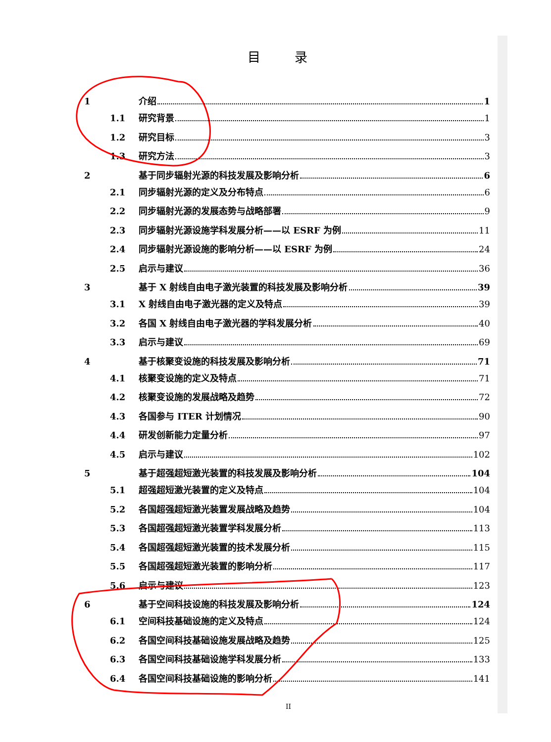目 录
1 介绍 1
1.1 研究背景 1
1.2 研究目标 3
1.3 研究方法 3
2 基于同步辐射光源的科技发展及影响分析 6
2.1 同步辐射光源的定义及分布特点 6
2.2 同步辐射光源的发展态势与战略部署 9
2.3 同步辐射光源设施学科发展分析——以 ESRF 为例 11
2.4 同步辐射光源设施的影响分析——以 ESRF 为例 24
2.5 启示与建议 36
3 基于 X 射线自由电子激光装置的科技发展及影响分析 39
3.1 X 射线自由电子激光器的定义及特点 39
3.2 各国 X 射线自由电子激光器的学科发展分析 40
3.3 启示与建议 69
4 基于核聚变设施的科技发展及影响分析 71
4.1 核聚变设施的定义及特点 71
4.2 核聚变设施的发展战略及趋势 72
4.3 各国参与 ITER 计划情况 90
4.4 研发创新能力定量分析 97
4.5 启示与建议 102
5 基于超强超短激光装置的科技发展及影响分析 104
5.1 超强超短激光装置的定义及特点 104
5.2 各国超强超短激光装置发展战略及趋势 104
5.3 各国超强超短激光装置学科发展分析 113
5.4 各国超强超短激光装置的技术发展分析 115
5.5 各国超强超短激光装置的影响分析 117
5.6 启示与建议 123
6 基于空间科技设施的科技发展及影响分析 124
6.1 空间科技基础设施的定义及特点 124
6.2 各国空间科技基础设施发展战略及趋势 125
6.3 各国空间科技基础设施学科发展分析 133
6.4 各国空间科技基础设施的影响分析 141
II